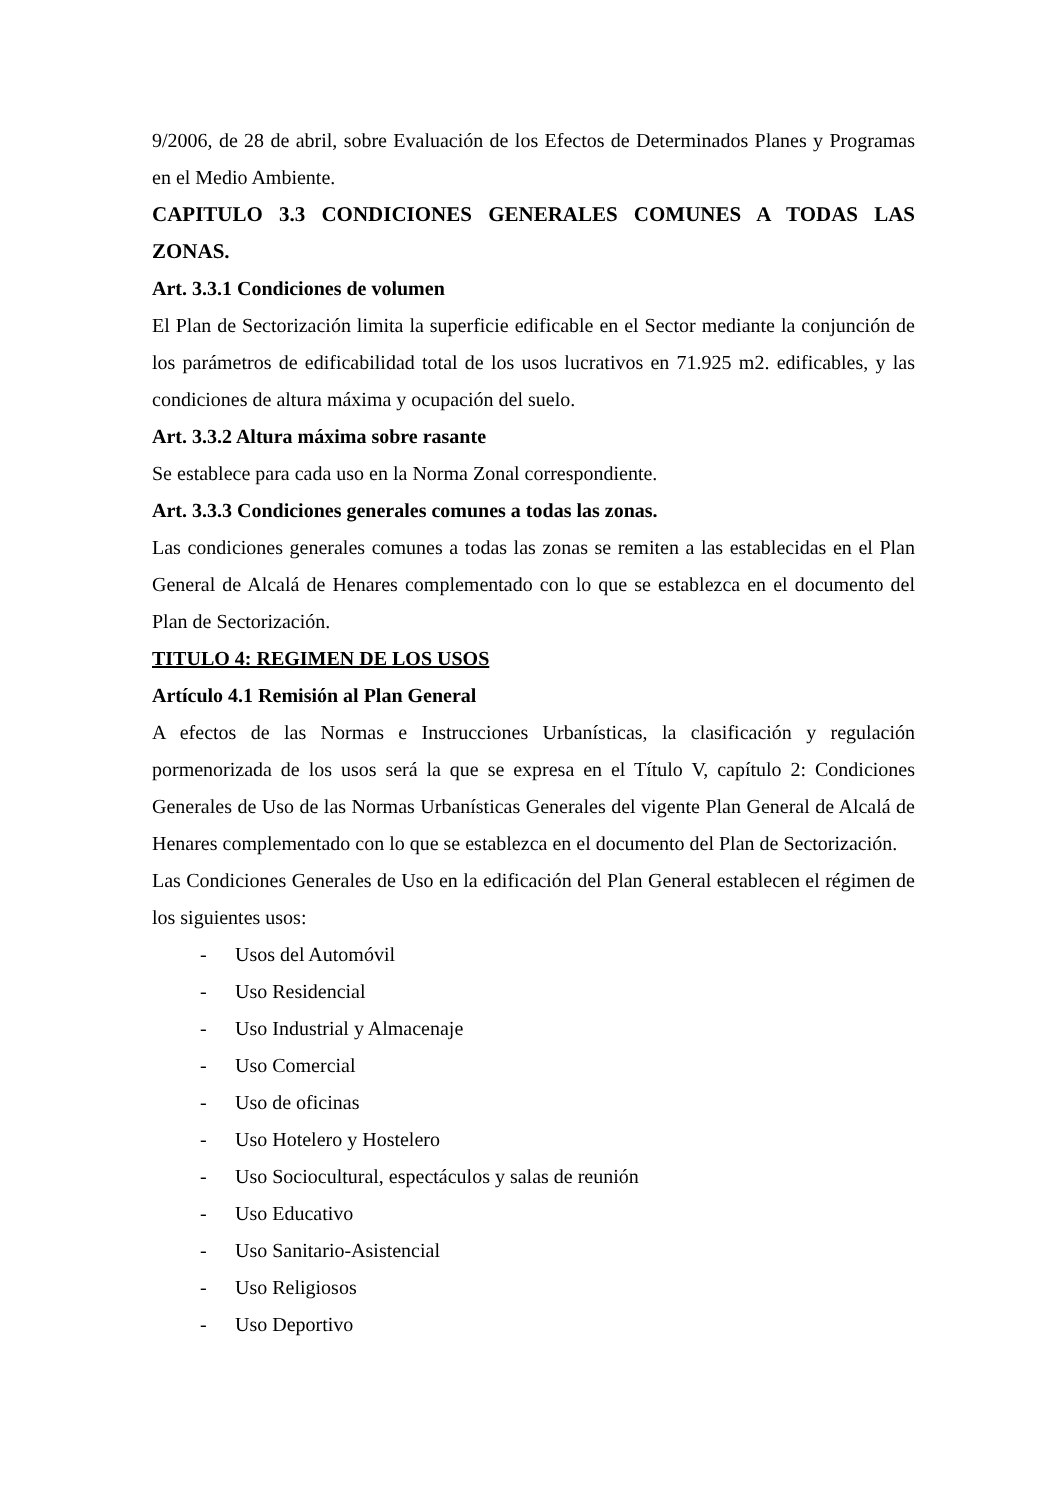9/2006, de 28 de abril, sobre Evaluación de los Efectos de Determinados Planes y Programas en el Medio Ambiente.
CAPITULO 3.3 CONDICIONES GENERALES COMUNES A TODAS LAS ZONAS.
Art. 3.3.1 Condiciones de volumen
El Plan de Sectorización limita la superficie edificable en el Sector mediante la conjunción de los parámetros de edificabilidad total de los usos lucrativos en 71.925 m2. edificables, y las condiciones de altura máxima y ocupación del suelo.
Art. 3.3.2 Altura máxima sobre rasante
Se establece para cada uso en la Norma Zonal correspondiente.
Art. 3.3.3 Condiciones generales comunes a todas las zonas.
Las condiciones generales comunes a todas las zonas se remiten a las establecidas en el Plan General de Alcalá de Henares complementado con lo que se establezca en el documento del Plan de Sectorización.
TITULO 4: REGIMEN DE LOS USOS
Artículo 4.1 Remisión al Plan General
A efectos de las Normas e Instrucciones Urbanísticas, la clasificación y regulación pormenorizada de los usos será la que se expresa en el Título V, capítulo 2: Condiciones Generales de Uso de las Normas Urbanísticas Generales del vigente Plan General de Alcalá de Henares complementado con lo que se establezca en el documento del Plan de Sectorización.
Las Condiciones Generales de Uso en la edificación del Plan General establecen el régimen de los siguientes usos:
- Usos del Automóvil
- Uso Residencial
- Uso Industrial y Almacenaje
- Uso Comercial
- Uso de oficinas
- Uso Hotelero y Hostelero
- Uso Sociocultural, espectáculos y salas de reunión
- Uso Educativo
- Uso Sanitario-Asistencial
- Uso Religiosos
- Uso Deportivo